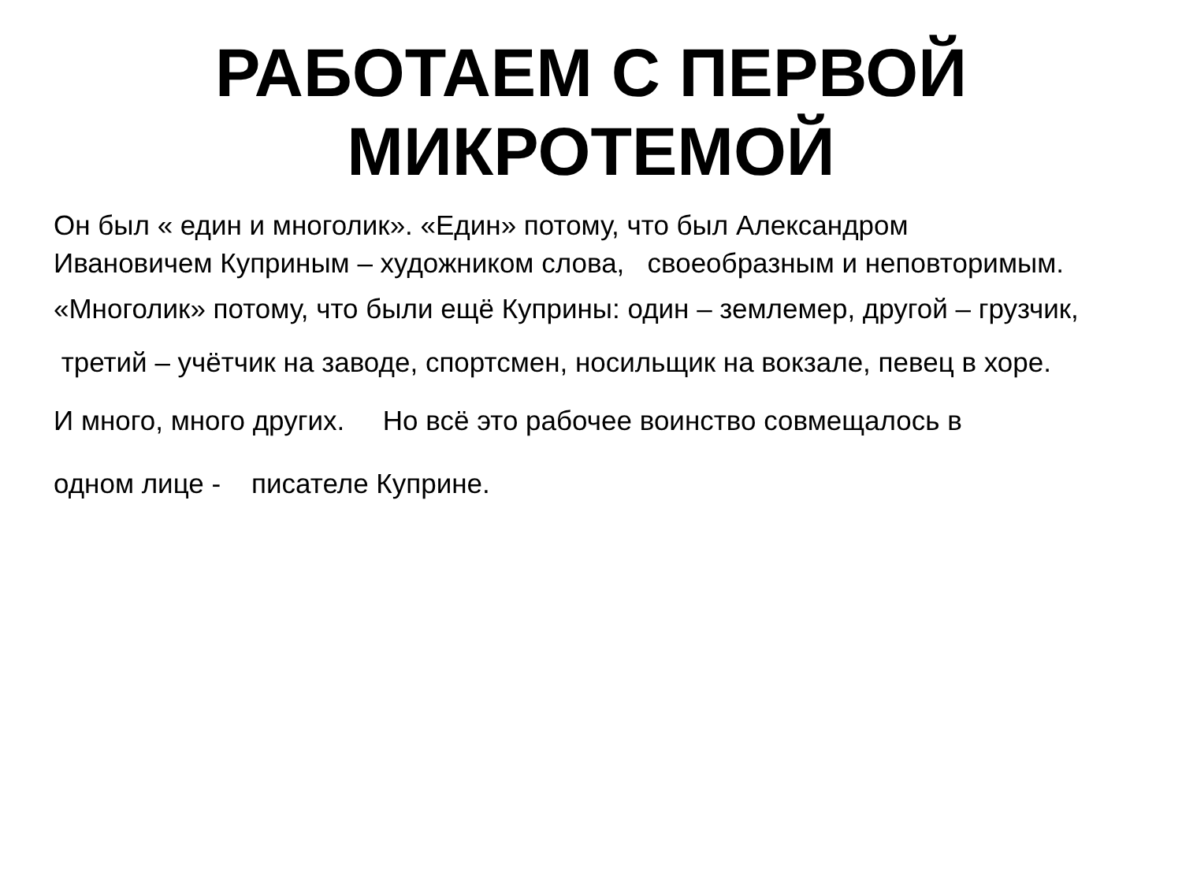РАБОТАЕМ С ПЕРВОЙ
МИКРОТЕМОЙ
Он был « един и многолик». «Един» потому, что был Александром
Ивановичем Куприным – художником слова, своеобразным и неповторимым.
«Многолик» потому, что были ещё Куприны: один – землемер, другой – грузчик,
третий – учётчик на заводе, спортсмен, носильщик на вокзале, певец в хоре.
И много, много других. Но всё это рабочее воинство совмещалось в
одном лице - писателе Куприне.